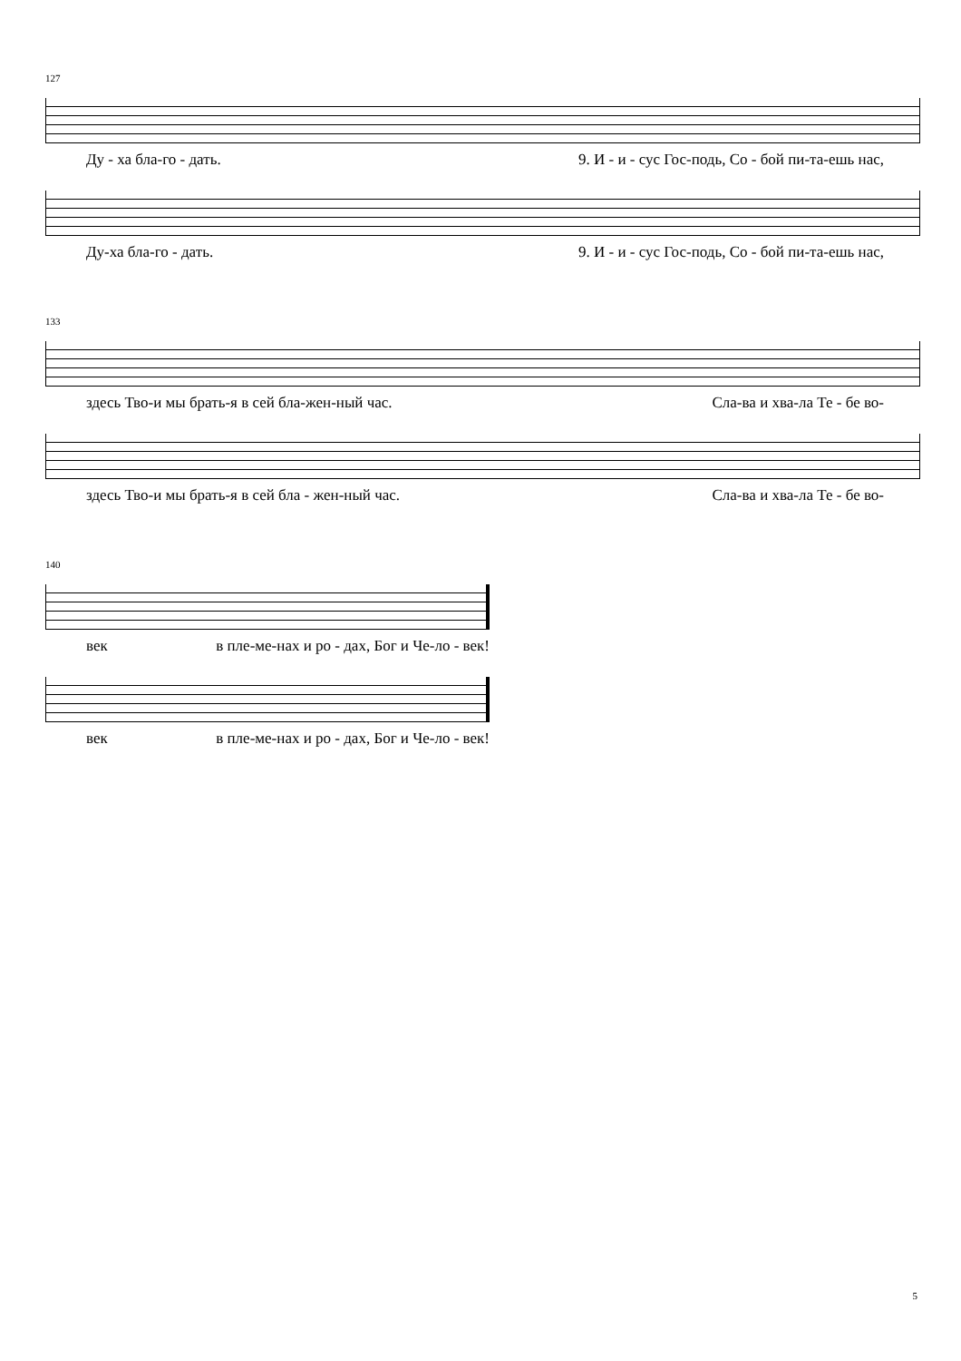127
Ду - ха бла-го - дать. 9. И - и - сус Гос-подь, Со - бой пи-та-ешь нас,
Ду-ха бла-го - дать. 9. И - и - сус Гос-подь, Со - бой пи-та-ешь нас,
133
здесь Тво-и мы брать-я в сей бла-жен-ный час. Сла-ва и хва-ла Те - бе во-
здесь Тво-и мы брать-я в сей бла - жен-ный час. Сла-ва и хва-ла Те - бе во-
140
век в пле-ме-нах и ро - дах, Бог и Че-ло - век!
век в пле-ме-нах и ро - дах, Бог и Че-ло - век!
5